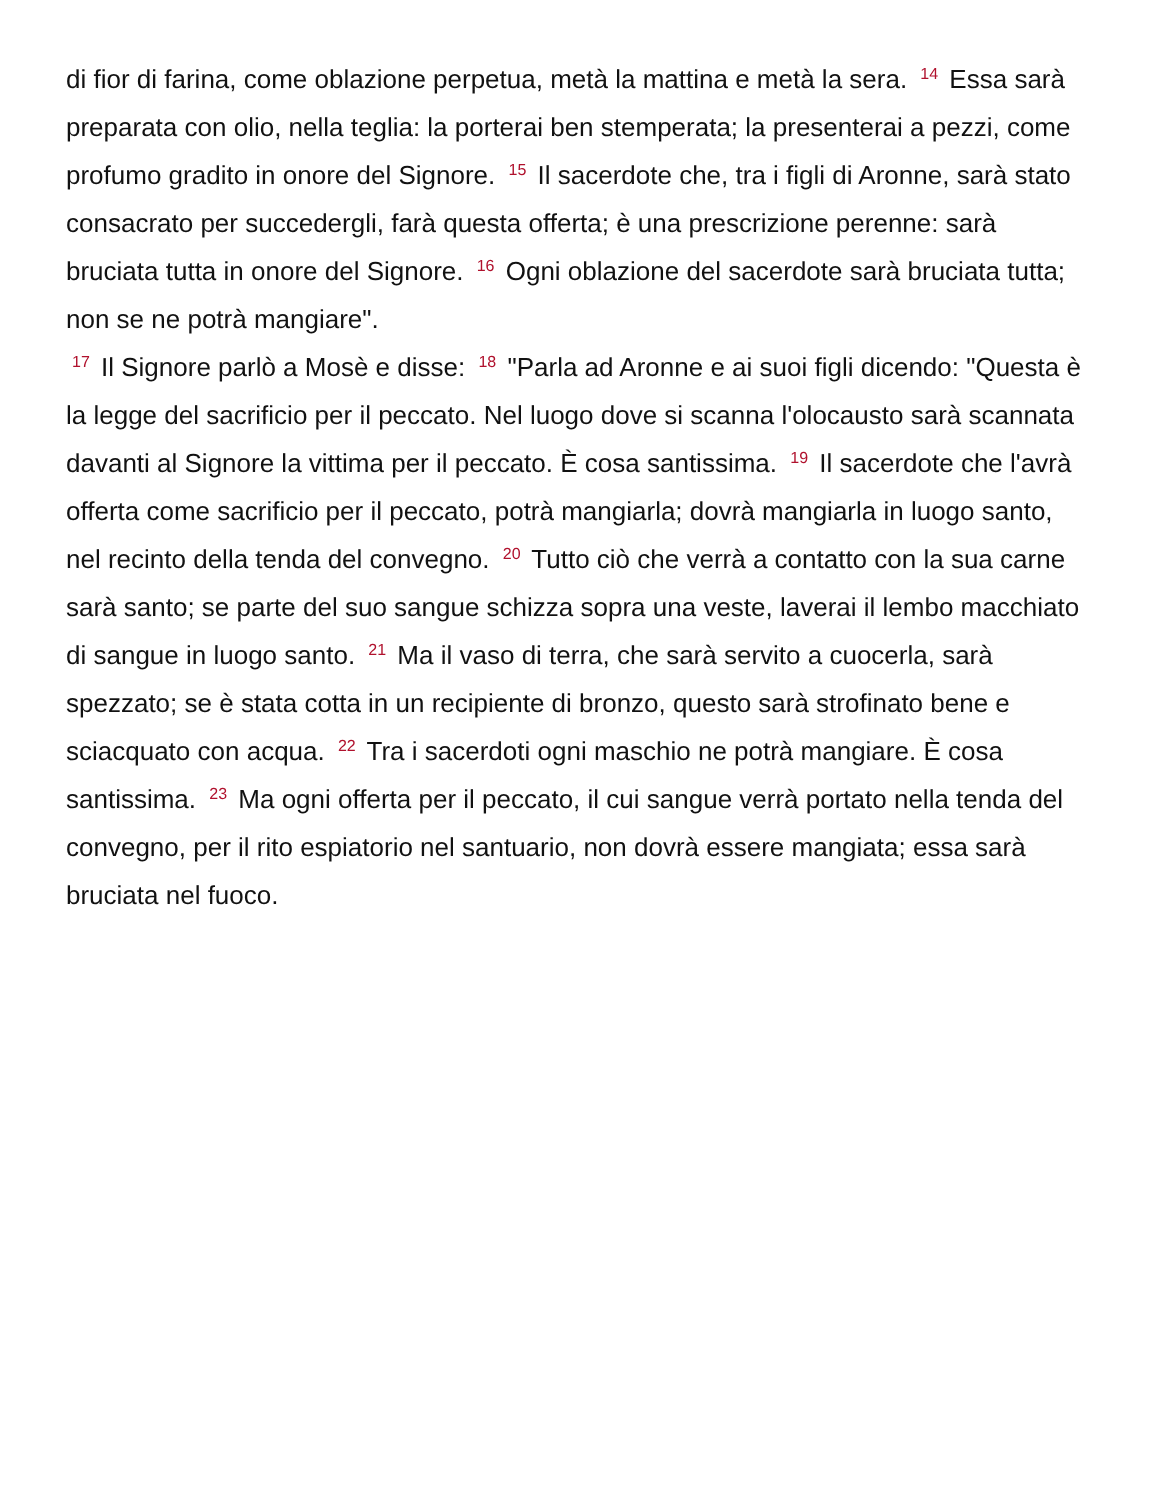di fior di farina, come oblazione perpetua, metà la mattina e metà la sera. <sup>14</sup> Essa sarà preparata con olio, nella teglia: la porterai ben stemperata; la presenterai a pezzi, come profumo gradito in onore del Signore. <sup>15</sup> Il sacerdote che, tra i figli di Aronne, sarà stato consacrato per succedergli, farà questa offerta; è una prescrizione perenne: sarà bruciata tutta in onore del Signore. <sup>16</sup> Ogni oblazione del sacerdote sarà bruciata tutta; non se ne potrà mangiare".
<sup>17</sup> Il Signore parlò a Mosè e disse: <sup>18</sup> "Parla ad Aronne e ai suoi figli dicendo: "Questa è la legge del sacrificio per il peccato. Nel luogo dove si scanna l'olocausto sarà scannata davanti al Signore la vittima per il peccato. È cosa santissima. <sup>19</sup> Il sacerdote che l'avrà offerta come sacrificio per il peccato, potrà mangiarla; dovrà mangiarla in luogo santo, nel recinto della tenda del convegno. <sup>20</sup> Tutto ciò che verrà a contatto con la sua carne sarà santo; se parte del suo sangue schizza sopra una veste, laverai il lembo macchiato di sangue in luogo santo. <sup>21</sup> Ma il vaso di terra, che sarà servito a cuocerla, sarà spezzato; se è stata cotta in un recipiente di bronzo, questo sarà strofinato bene e sciacquato con acqua. <sup>22</sup> Tra i sacerdoti ogni maschio ne potrà mangiare. È cosa santissima. <sup>23</sup> Ma ogni offerta per il peccato, il cui sangue verrà portato nella tenda del convegno, per il rito espiatorio nel santuario, non dovrà essere mangiata; essa sarà bruciata nel fuoco.